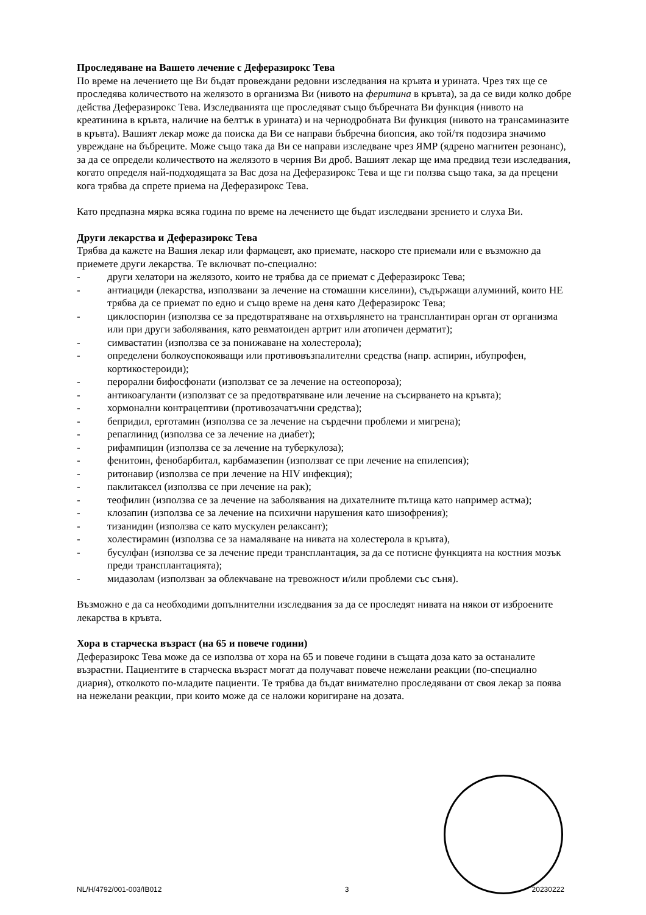Проследяване на Вашето лечение с Деферазирокс Тева
По време на лечението ще Ви бъдат провеждани редовни изследвания на кръвта и урината. Чрез тях ще се проследява количеството на желязото в организма Ви (нивото на феритина в кръвта), за да се види колко добре действа Деферазирокс Тева. Изследванията ще проследяват също бъбречната Ви функция (нивото на креатинина в кръвта, наличие на белтък в урината) и на чернодробната Ви функция (нивото на трансаминазите в кръвта). Вашият лекар може да поиска да Ви се направи бъбречна биопсия, ако той/тя подозира значимо увреждане на бъбреците. Може също така да Ви се направи изследване чрез ЯМР (ядрено магнитен резонанс), за да се определи количеството на желязото в черния Ви дроб. Вашият лекар ще има предвид тези изследвания, когато определя най-подходящата за Вас доза на Деферазирокс Тева и ще ги ползва също така, за да прецени кога трябва да спрете приема на Деферазирокс Тева.
Като предпазна мярка всяка година по време на лечението ще бъдат изследвани зрението и слуха Ви.
Други лекарства и Деферазирокс Тева
Трябва да кажете на Вашия лекар или фармацевт, ако приемате, наскоро сте приемали или е възможно да приемете други лекарства. Те включват по-специално:
- други хелатори на желязото, които не трябва да се приемат с Деферазирокс Тева;
- антиациди (лекарства, използвани за лечение на стомашни киселини), съдържащи алуминий, които НЕ трябва да се приемат по едно и също време на деня като Деферазирокс Тева;
- циклоспорин (използва се за предотвратяване на отхвърлянето на трансплантиран орган от организма или при други заболявания, като ревматоиден артрит или атопичен дерматит);
- симвастатин (използва се за понижаване на холестерола);
- определени болкоуспокояващи или противовъзпалителни средства (напр. аспирин, ибупрофен, кортикостероиди);
- перорални бифосфонати (използват се за лечение на остеопороза);
- антикоагуланти (използват се за предотвратяване или лечение на съсирването на кръвта);
- хормонални контрацептиви (противозачатъчни средства);
- бепридил, ерготамин (използва се за лечение на сърдечни проблеми и мигрена);
- репаглинид (използва се за лечение на диабет);
- рифампицин (използва се за лечение на туберкулоза);
- фенитоин, фенобарбитал, карбамазепин (използват се при лечение на епилепсия);
- ритонавир (използва се при лечение на HIV инфекция);
- паклитаксел (използва се при лечение на рак);
- теофилин (използва се за лечение на заболявания на дихателните пътища като например астма);
- клозапин (използва се за лечение на психични нарушения като шизофрения);
- тизанидин (използва се като мускулен релаксант);
- холестирамин (използва се за намаляване на нивата на холестерола в кръвта),
- бусулфан (използва се за лечение преди трансплантация, за да се потисне функцията на костния мозък преди трансплантацията);
- мидазолам (използван за облекчаване на тревожност и/или проблеми със съня).
Възможно е да са необходими допълнителни изследвания за да се проследят нивата на някои от изброените лекарства в кръвта.
Хора в старческа възраст (на 65 и повече години)
Деферазирокс Тева може да се използва от хора на 65 и повече години в същата доза като за останалите възрастни. Пациентите в старческа възраст могат да получават повече нежелани реакции (по-специално диария), отколкото по-младите пациенти. Те трябва да бъдат внимателно проследявани от своя лекар за поява на нежелани реакции, при които може да се наложи коригиране на дозата.
NL/H/4792/001-003/IB012 3 20230222